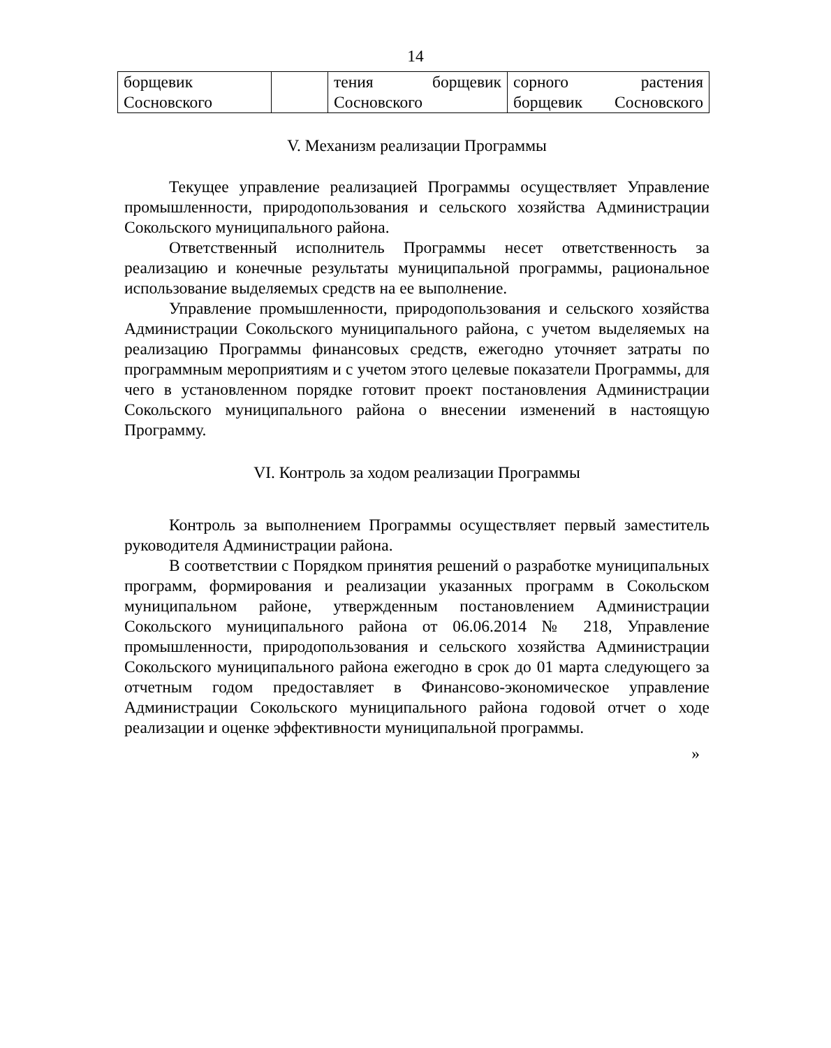14
| борщевик Сосновского | | тения борщевик Сосновского | сорного растения борщевик Сосновского |
V. Механизм реализации Программы
Текущее управление реализацией Программы осуществляет Управление промышленности, природопользования и сельского хозяйства Администрации Сокольского муниципального района.
Ответственный исполнитель Программы несет ответственность за реализацию и конечные результаты муниципальной программы, рациональное использование выделяемых средств на ее выполнение.
Управление промышленности, природопользования и сельского хозяйства Администрации Сокольского муниципального района, с учетом выделяемых на реализацию Программы финансовых средств, ежегодно уточняет затраты по программным мероприятиям и с учетом этого целевые показатели Программы, для чего в установленном порядке готовит проект постановления Администрации Сокольского муниципального района о внесении изменений в настоящую Программу.
VI. Контроль за ходом реализации Программы
Контроль за выполнением Программы осуществляет первый заместитель руководителя Администрации района.
В соответствии с Порядком принятия решений о разработке муниципальных программ, формирования и реализации указанных программ в Сокольском муниципальном районе, утвержденным постановлением Администрации Сокольского муниципального района от 06.06.2014 № 218, Управление промышленности, природопользования и сельского хозяйства Администрации Сокольского муниципального района ежегодно в срок до 01 марта следующего за отчетным годом предоставляет в Финансово-экономическое управление Администрации Сокольского муниципального района годовой отчет о ходе реализации и оценке эффективности муниципальной программы.
»